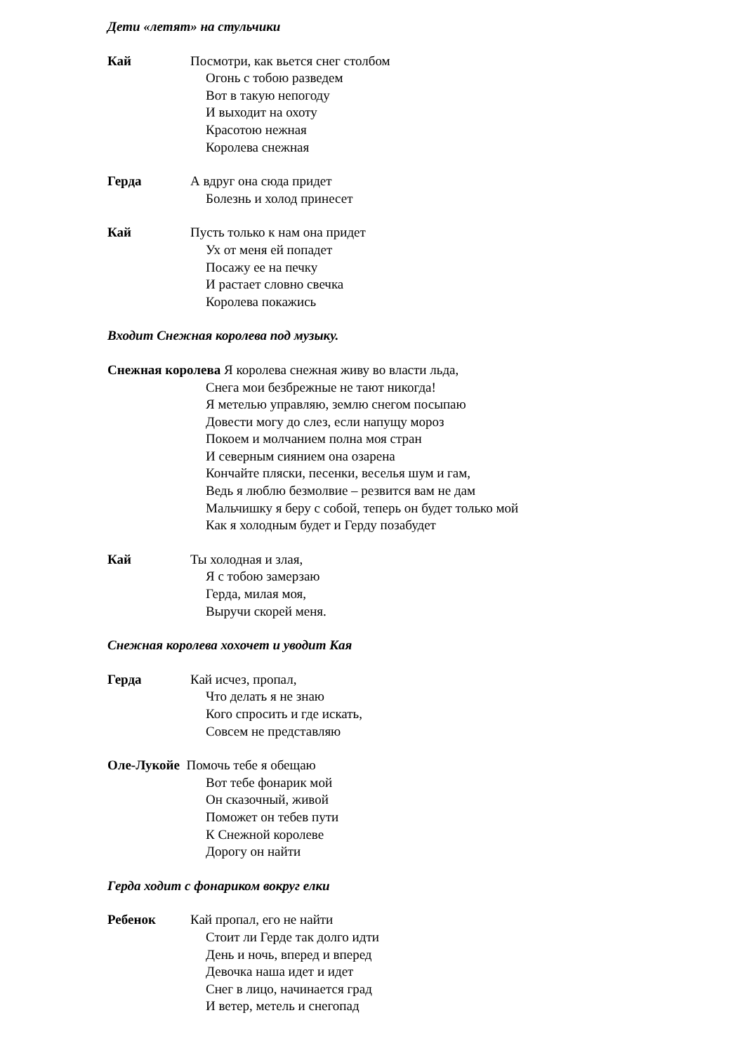Дети «летят» на стульчики
Кай Посмотри, как вьется снег столбом
Огонь с тобою разведем
Вот в такую непогоду
И выходит на охоту
Красотою нежная
Королева снежная
Герда А вдруг она сюда придет
Болезнь и холод принесет
Кай Пусть только к нам она придет
Ух от меня ей попадет
Посажу ее на печку
И растает словно свечка
Королева покажись
Входит Снежная королева под музыку.
Снежная королева Я королева снежная живу во власти льда,
Снега мои безбрежные не тают никогда!
Я метелью управляю, землю снегом посыпаю
Довести могу до слез, если напущу мороз
Покоем и молчанием полна моя стран
И северным сиянием она озарена
Кончайте пляски, песенки, веселья шум и гам,
Ведь я люблю безмолвие – резвится вам не дам
Мальчишку я беру с собой, теперь он будет только мой
Как я холодным будет и Герду позабудет
Кай Ты холодная и злая,
Я с тобою замерзаю
Герда, милая моя,
Выручи скорей меня.
Снежная королева хохочет и уводит Кая
Герда Кай исчез, пропал,
Что делать я не знаю
Кого спросить и где искать,
Совсем не представляю
Оле-Лукойе Помочь тебе я обещаю
Вот тебе фонарик мой
Он сказочный, живой
Поможет он тебев пути
К Снежной королеве
Дорогу он найти
Герда ходит с фонариком вокруг елки
Ребенок Кай пропал, его не найти
Стоит ли Герде так долго идти
День и ночь, вперед и вперед
Девочка наша идет и идет
Снег в лицо, начинается град
И ветер, метель и снегопад